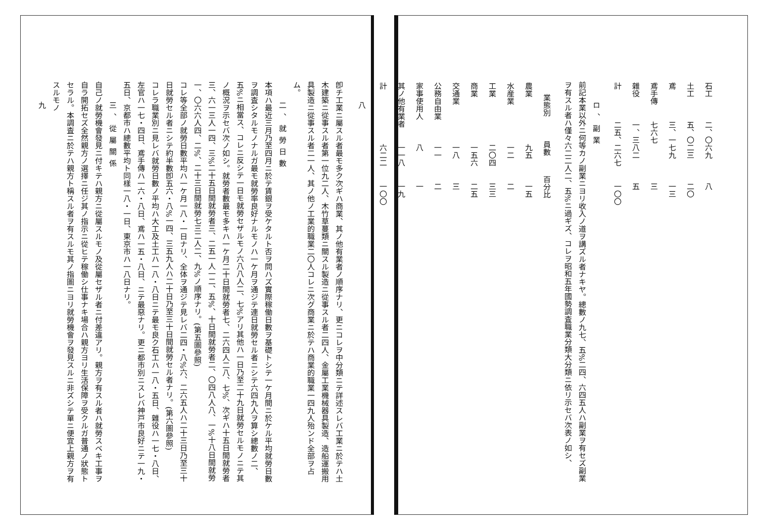| 石工 | 二、〇六九 | 八 |
| 土工 | 五、〇二三 | 二〇 |
| 鳶 | 三、一七九 | 一三 |
| 鳶手傳 | 七六七 | 三 |
| 雜役 | 一、三八二 | 五 |
| 計 | 二五、二六七 | 一〇〇 |
ロ、副業
前記本業以外ニ何等カノ副業ニヨリ收入ノ道ヲ講ズル者ナキヤ。總數ノ九七、五%二四、六四五人ハ副業ヲ有セズ副業ヲ有スル者ハ僅々六二二人二、五%ニ過ギズ、コレヲ昭和五年國勢調査職業分類大分類ニ依リ示セバ次表ノ如シ、
| 業態別 | 員數 | 百分比 |
| --- | --- | --- |
| 農業 | 九五 | 一五 |
| 水産業 | 一二 | 二 |
| 工業 | 二〇四 | 三三 |
| 商業 | 一五六 | 二五 |
| 交通業 | 一八 | 三 |
| 公務自由業 | 一一 | 二 |
| 家事使用人 | 八 | 一 |
| 其ノ他有業者 | 一一八 | 一九 |
| 計 | 六二二 | 一〇〇 |
八
卽チ工業ニ屬スル者最モ多ク次ギハ商業、其ノ他有業者ノ順序ナリ、更ニコレヲ中分類ニテ詳述スレバ工業ニ於テハ土木建築ニ從事スル者第一位九二人、木竹草蔓類ニ關スル製造ニ從事スル者二四人、金屬工業機械器具製造、造船運搬用具製造ニ從事スル者二一人、其ノ他ノ工業的職業二〇人コレニ次グ商業ニ於テハ商業的職業一四九人殆ンド全部ヲ占ム。
二、就勞日數
本項ハ最近三月乃至四月ニ於テ賃銀ヲ受ケタルト否ヲ問ハズ實際稼働日數ヲ基礎トシテ一ケ月間ニ於ケル平均就勞日數ヲ調査シタルモノナルガ最モ就勞率良好ナルモノハ一ケ月ヲ通ジテ連日就勞セル者ニシテ六四九人ヲ算シ總數ノ二、五%ニ相當ス、コレニ反シテ一日モ就勞セザルモノ六八八人二、七%アリ其他ハ一日乃至二十九日就勞セルモノニテ其ノ概況ヲ示セバ次ノ如シ。就勞者數最モ多キハ一ケ月二十日間就勞者七、二六四人二八、七%、次ギハ十五日間就勞者三、六一三人一四、三%二十五日間就勞者三、二五一人一二、五%、十日間就勞者二、〇四八人八、一%十八日間就勞一、〇六六人四、二%、二十三日間就勞七三二人二、九%ノ順序ナリ。(第五圖參照)
コレ等全部ノ就勞日數平均ハ一ケ月一八・一日ナリ、全体ヲ通ジテ見レバ二四・八%六、二六五人ハ二十三日乃至三十日就勞セル者ニシテ約半數卽五六・八%一四、三五九人ハ二十日乃至三十日間就勞セル者ナリ。(第六圖參照)
コレラ職業別ニ見レバ就勞日數ノ平均ハ大工及土工ハ一八・八日ニテ最モ良ク石工ハ一八・五日、雜役ハ一七・八日、左官ハ一七・四日、鳶手傳ハ一六・八日、鳶ハ一五・八日、ニテ最惡ナリ。更ニ都市別ニスレバ神戸市良好ニテ一九・五日、京都市ハ總數平均ト同樣一八・一日、東京市ハ一八日ナリ。
三、從屬關係
自己ノ就勞機會發見ニ付キテハ親方ニ從屬スルモノ及從屬セザル者ニ付差違アリ。親方ヲ有スル者ハ就勞スベキ工事ヲ自ラ開拓セズ全然親方ノ選擇ニ任ジ其ノ指示ニ從ヒテ稼働シ仕事ナキ場合ハ親方ヨリ生活保障ヲ受クルガ普通ノ狀態トセラル。本調査ニ於テハ親方ト稱スル者ヲ有スルモ其ノ指圖ニヨリ就勞機會ヲ發見スルニ非ズシテ單ニ便宜上親方ヲ有スルモノ
九